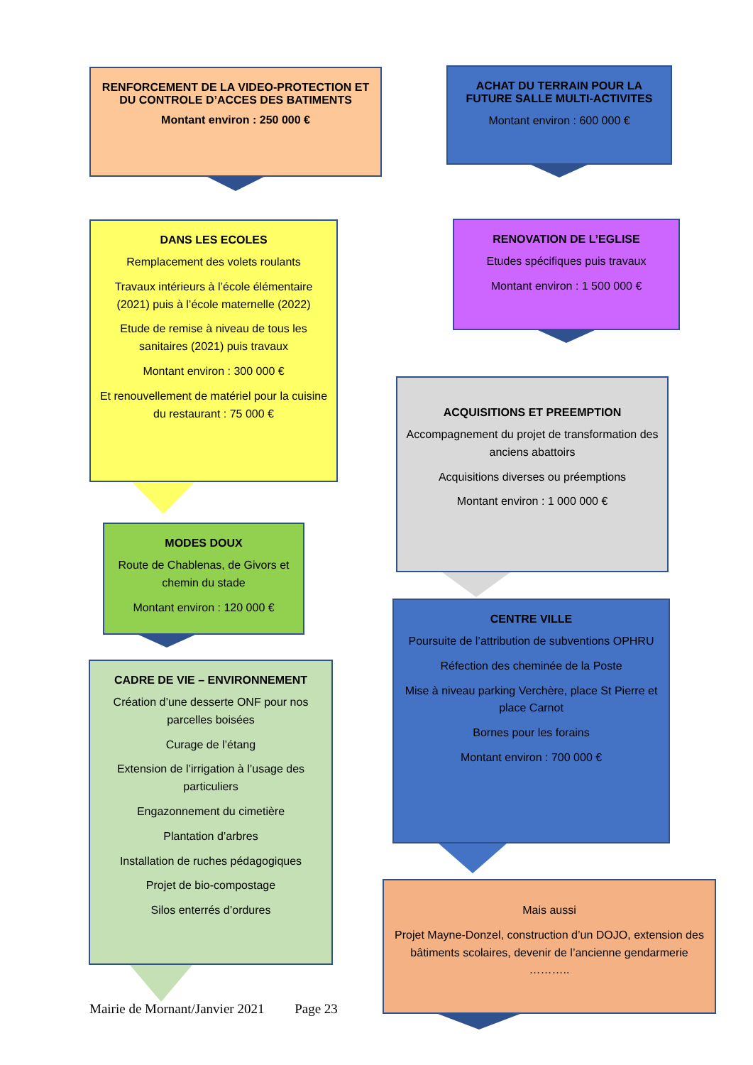RENFORCEMENT DE LA VIDEO-PROTECTION ET DU CONTROLE D’ACCES DES BATIMENTS
Montant environ : 250 000 €
ACHAT DU TERRAIN POUR LA FUTURE SALLE MULTI-ACTIVITES
Montant environ : 600 000 €
DANS LES ECOLES
Remplacement des volets roulants
Travaux intérieurs à l’école élémentaire (2021) puis à l’école maternelle (2022)
Etude de remise à niveau de tous les sanitaires (2021) puis travaux
Montant environ : 300 000 €
Et renouvellement de matériel pour la cuisine du restaurant : 75 000 €
RENOVATION DE L’EGLISE
Etudes spécifiques puis travaux
Montant environ : 1 500 000 €
ACQUISITIONS ET PREEMPTION
Accompagnement du projet de transformation des anciens abattoirs
Acquisitions diverses ou préemptions
Montant environ : 1 000 000 €
MODES DOUX
Route de Chablenas, de Givors et chemin du stade
Montant environ : 120 000 €
CENTRE VILLE
Poursuite de l’attribution de subventions OPHRU
Réfection des cheminée de la Poste
Mise à niveau parking Verchère, place St Pierre et place Carnot
Bornes pour les forains
Montant environ : 700 000 €
CADRE DE VIE – ENVIRONNEMENT
Création d’une desserte ONF pour nos parcelles boisées
Curage de l’étang
Extension de l’irrigation à l’usage des particuliers
Engazonnement du cimetière
Plantation d’arbres
Installation de ruches pédagogiques
Projet de bio-compostage
Silos enterrés d’ordures
Mais aussi
Projet Mayne-Donzel, construction d’un DOJO, extension des bâtiments scolaires, devenir de l’ancienne gendarmerie ………..
Mairie de Mornant/Janvier 2021 Page 23